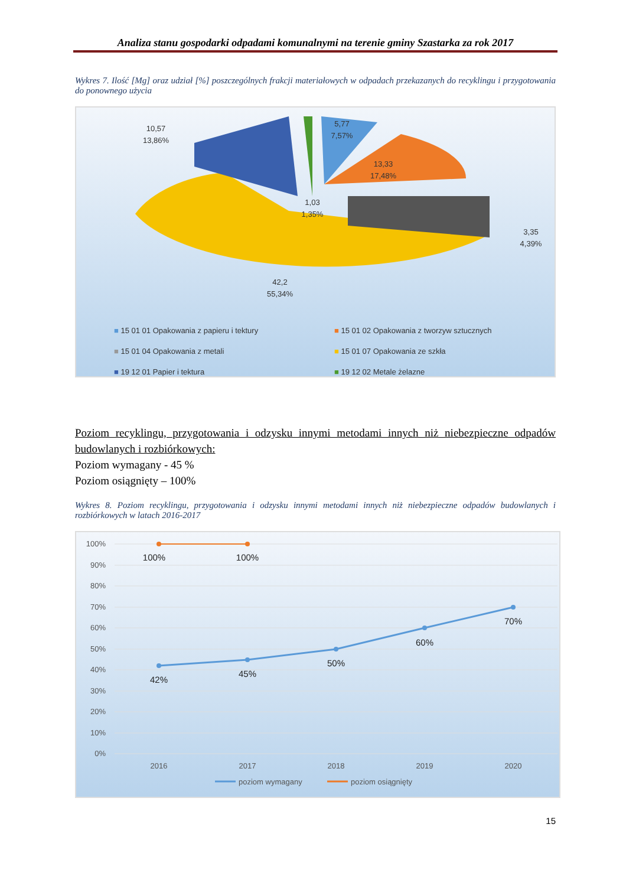Analiza stanu gospodarki odpadami komunalnymi na terenie gminy Szastarka za rok 2017
Wykres 7. Ilość [Mg] oraz udział [%] poszczególnych frakcji materiałowych w odpadach przekazanych do recyklingu i przygotowania do ponownego użycia
10,57
13,86%
5,77
7,57%
13,33
17,48%
1,03
1,35%
3,35
4,39%
42,2
55,34%
■ 15 01 01 Opakowania z papieru i tektury ■ 15 01 02 Opakowania z tworzyw sztucznych ■ 15 01 04 Opakowania z metali ■ 15 01 07 Opakowania ze szkła ■ 19 12 01 Papier i tektura ■ 19 12 02 Metale żelazne
Poziom recyklingu, przygotowania i odzysku innymi metodami innych niż niebezpieczne odpadów budowlanych i rozbiórkowych:
Poziom wymagany - 45 %
Poziom osiągnięty – 100%
Wykres 8. Poziom recyklingu, przygotowania i odzysku innymi metodami innych niż niebezpieczne odpadów budowlanych i rozbiórkowych w latach 2016-2017
100%
90%
80%
70%
60%
50%
40%
30%
20%
10%
0%
100%
100%
42%
45%
50%
60%
70%
2016
2017
2018
2019
2020
poziom wymagany
poziom osiągnięty
15